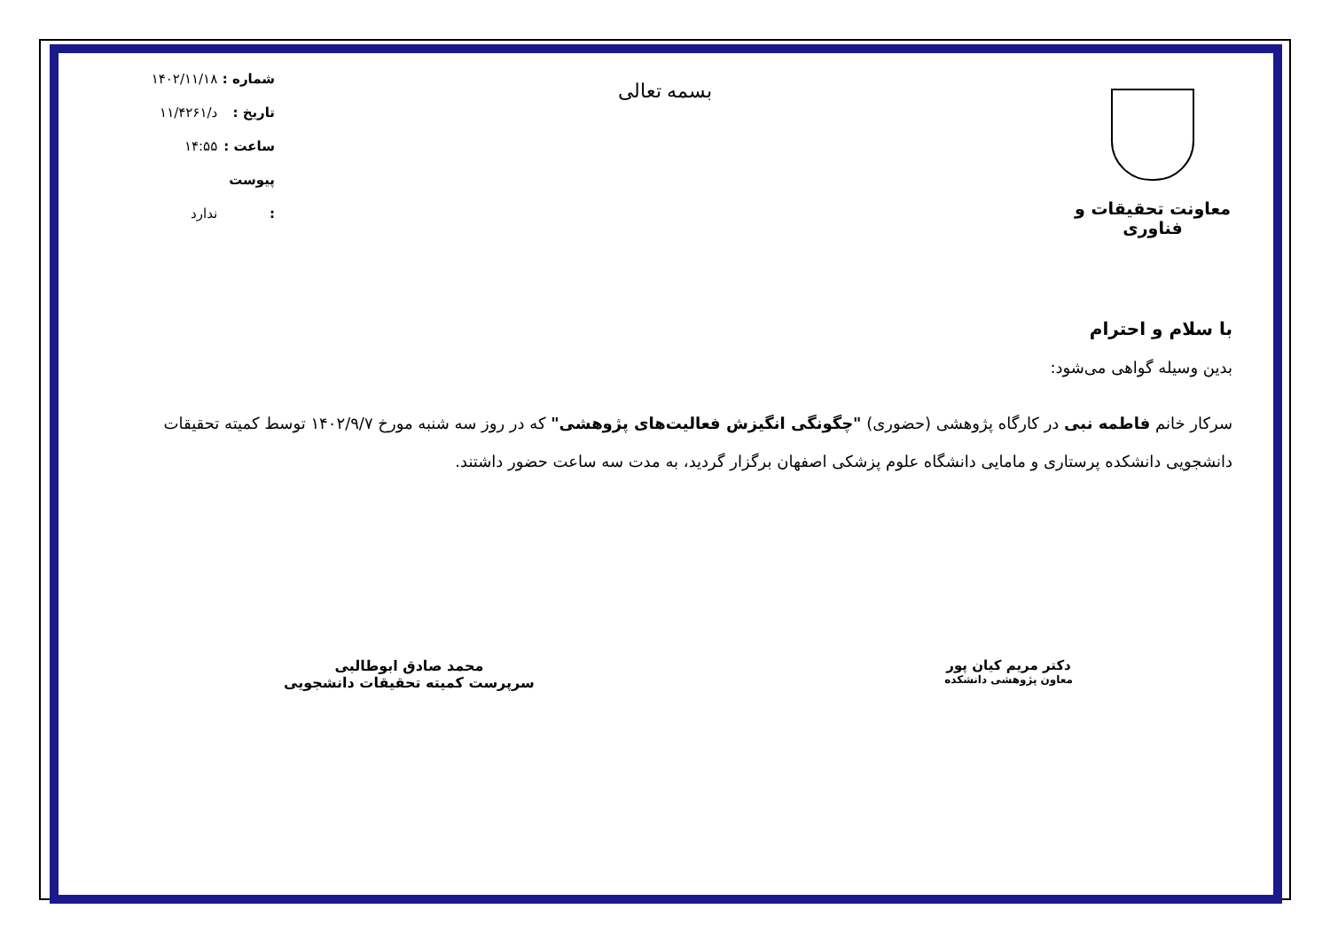معاونت تحقیقات و فناوری
بسمه تعالی
شماره : ۱۴۰۲/۱۱/۱۸
تاریخ : د/۱۱/۴۲۶۱
ساعت : ۱۴:۵۵
پیوست : ندارد
با سلام و احترام
بدین وسیله گواهی می‌شود:
سرکار خانم فاطمه نبی در کارگاه پژوهشی (حضوری) "چگونگی انگیزش فعالیت‌های پژوهشی" که در روز سه شنبه مورخ ۱۴۰۲/۹/۷ توسط کمیته تحقیقات دانشجویی دانشکده پرستاری و مامایی دانشگاه علوم پزشکی اصفهان برگزار گردید، به مدت سه ساعت حضور داشتند.
دکتر مریم کیان پور
معاون پژوهشی دانشکده
محمد صادق ابوطالبی
سرپرست کمیته تحقیقات دانشجویی